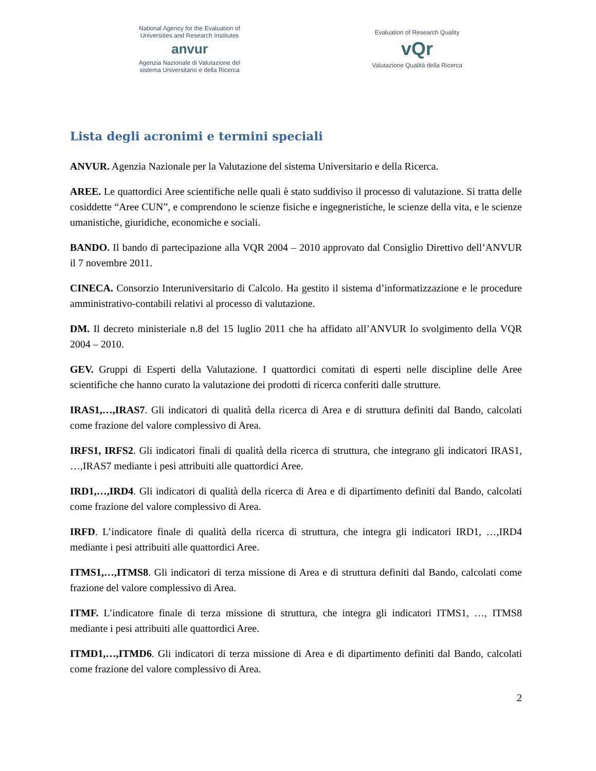National Agency for the Evaluation of
Universities and Research Institutes
anvur
Agenzia Nazionale di Valutazione del
sistema Universitario e della Ricerca
Evaluation of Research Quality
vQr
Valutazione Qualità della Ricerca
Lista degli acronimi e termini speciali
ANVUR. Agenzia Nazionale per la Valutazione del sistema Universitario e della Ricerca.
AREE. Le quattordici Aree scientifiche nelle quali è stato suddiviso il processo di valutazione. Si tratta delle cosiddette “Aree CUN”, e comprendono le scienze fisiche e ingegneristiche, le scienze della vita, e le scienze umanistiche, giuridiche, economiche e sociali.
BANDO. Il bando di partecipazione alla VQR 2004 – 2010 approvato dal Consiglio Direttivo dell’ANVUR il 7 novembre 2011.
CINECA. Consorzio Interuniversitario di Calcolo. Ha gestito il sistema d’informatizzazione e le procedure amministrativo-contabili relativi al processo di valutazione.
DM. Il decreto ministeriale n.8 del 15 luglio 2011 che ha affidato all’ANVUR lo svolgimento della VQR 2004 – 2010.
GEV. Gruppi di Esperti della Valutazione. I quattordici comitati di esperti nelle discipline delle Aree scientifiche che hanno curato la valutazione dei prodotti di ricerca conferiti dalle strutture.
IRAS1,…,IRAS7. Gli indicatori di qualità della ricerca di Area e di struttura definiti dal Bando, calcolati come frazione del valore complessivo di Area.
IRFS1, IRFS2. Gli indicatori finali di qualità della ricerca di struttura, che integrano gli indicatori IRAS1, …,IRAS7 mediante i pesi attribuiti alle quattordici Aree.
IRD1,…,IRD4. Gli indicatori di qualità della ricerca di Area e di dipartimento definiti dal Bando, calcolati come frazione del valore complessivo di Area.
IRFD. L’indicatore finale di qualità della ricerca di struttura, che integra gli indicatori IRD1, …,IRD4 mediante i pesi attribuiti alle quattordici Aree.
ITMS1,…,ITMS8. Gli indicatori di terza missione di Area e di struttura definiti dal Bando, calcolati come frazione del valore complessivo di Area.
ITMF. L’indicatore finale di terza missione di struttura, che integra gli indicatori ITMS1, …, ITMS8 mediante i pesi attribuiti alle quattordici Aree.
ITMD1,…,ITMD6. Gli indicatori di terza missione di Area e di dipartimento definiti dal Bando, calcolati come frazione del valore complessivo di Area.
2